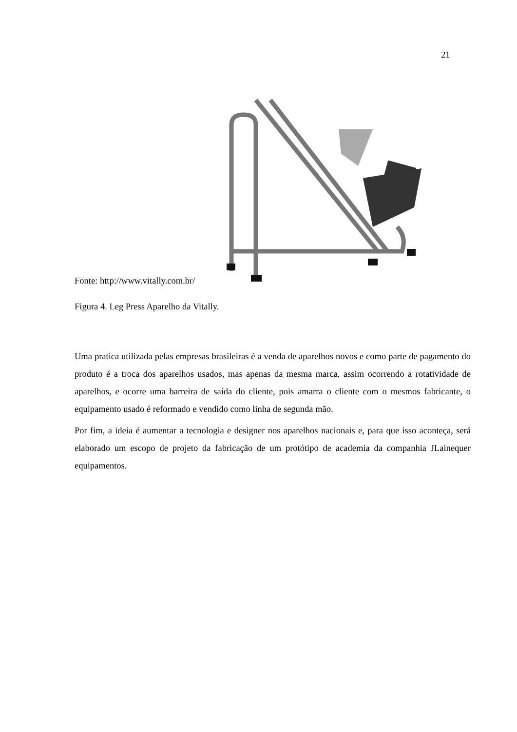21
Fonte: http://www.vitally.com.br/
Figura 4. Leg Press Aparelho da Vitally.
Uma pratica utilizada pelas empresas brasileiras é a venda de aparelhos novos e como parte de pagamento do produto é a troca dos aparelhos usados, mas apenas da mesma marca, assim ocorrendo a rotatividade de aparelhos, e ocorre uma barreira de saída do cliente, pois amarra o cliente com o mesmos fabricante, o equipamento usado é reformado e vendido como linha de segunda mão.
Por fim, a ideia é aumentar a tecnologia e designer nos aparelhos nacionais e, para que isso aconteça, será elaborado um escopo de projeto da fabricação de um protótipo de academia da companhia JLainequer equipamentos.